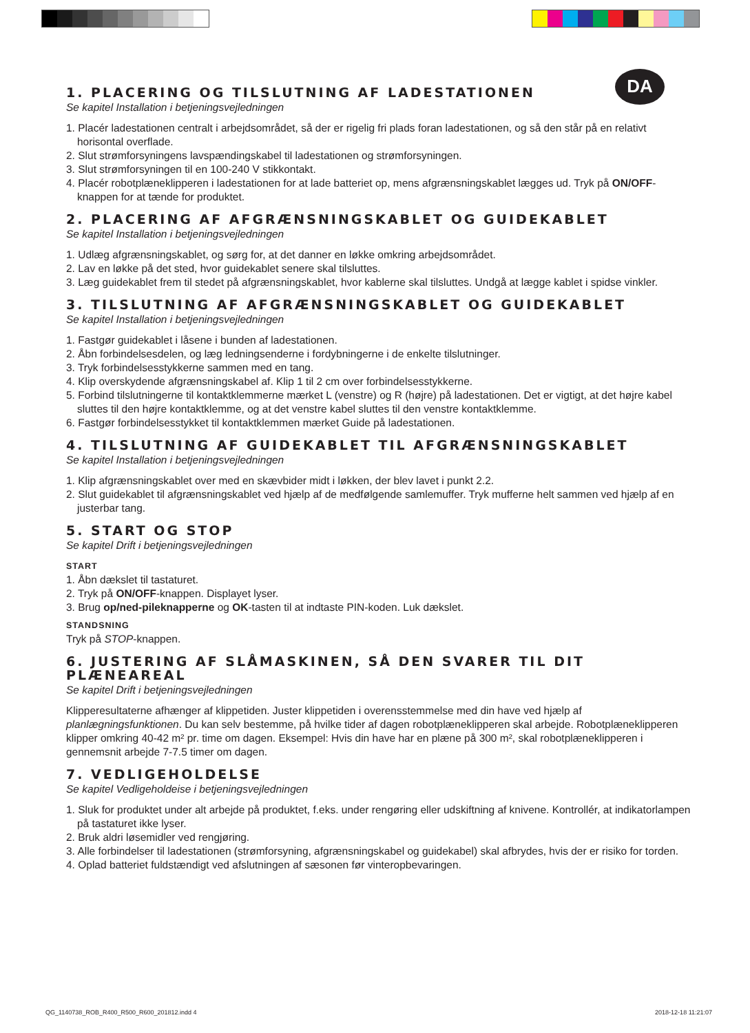DA
1. PLACERING OG TILSLUTNING AF LADESTATIONEN
Se kapitel Installation i betjeningsvejledningen
1. Placér ladestationen centralt i arbejdsområdet, så der er rigelig fri plads foran ladestationen, og så den står på en relativt horisontal overflade.
2. Slut strømforsyningens lavspændingskabel til ladestationen og strømforsyningen.
3. Slut strømforsyningen til en 100-240 V stikkontakt.
4. Placér robotplæneklipperen i ladestationen for at lade batteriet op, mens afgrænsningskablet lægges ud. Tryk på ON/OFF-knappen for at tænde for produktet.
2. PLACERING AF AFGRÆNSNINGSKABLET OG GUIDEKABLET
Se kapitel Installation i betjeningsvejledningen
1. Udlæg afgrænsningskablet, og sørg for, at det danner en løkke omkring arbejdsområdet.
2. Lav en løkke på det sted, hvor guidekablet senere skal tilsluttes.
3. Læg guidekablet frem til stedet på afgrænsningskablet, hvor kablerne skal tilsluttes. Undgå at lægge kablet i spidse vinkler.
3. TILSLUTNING AF AFGRÆNSNINGSKABLET OG GUIDEKABLET
Se kapitel Installation i betjeningsvejledningen
1. Fastgør guidekablet i låsene i bunden af ladestationen.
2. Åbn forbindelsesdelen, og læg ledningsenderne i fordybningerne i de enkelte tilslutninger.
3. Tryk forbindelsesstykkerne sammen med en tang.
4. Klip overskydende afgrænsningskabel af. Klip 1 til 2 cm over forbindelsesstykkerne.
5. Forbind tilslutningerne til kontaktklemmerne mærket L (venstre) og R (højre) på ladestationen. Det er vigtigt, at det højre kabel sluttes til den højre kontaktklemme, og at det venstre kabel sluttes til den venstre kontaktklemme.
6. Fastgør forbindelsesstykket til kontaktklemmen mærket Guide på ladestationen.
4. TILSLUTNING AF GUIDEKABLET TIL AFGRÆNSNINGSKABLET
Se kapitel Installation i betjeningsvejledningen
1. Klip afgrænsningskablet over med en skævbider midt i løkken, der blev lavet i punkt 2.2.
2. Slut guidekablet til afgrænsningskablet ved hjælp af de medfølgende samlemuffer. Tryk mufferne helt sammen ved hjælp af en justerbar tang.
5. START OG STOP
Se kapitel Drift i betjeningsvejledningen
START
1. Åbn dækslet til tastaturet.
2. Tryk på ON/OFF-knappen. Displayet lyser.
3. Brug op/ned-pileknapperne og OK-tasten til at indtaste PIN-koden. Luk dækslet.
STANDSNING
Tryk på STOP-knappen.
6. JUSTERING AF SLÅMASKINEN, SÅ DEN SVARER TIL DIT PLÆNEAREAL
Se kapitel Drift i betjeningsvejledningen
Klipperesultaterne afhænger af klippetiden. Juster klippetiden i overensstemmelse med din have ved hjælp af planlægningsfunktionen. Du kan selv bestemme, på hvilke tider af dagen robotplæneklipperen skal arbejde. Robotplæneklipperen klipper omkring 40-42 m² pr. time om dagen. Eksempel: Hvis din have har en plæne på 300 m², skal robotplæneklipperen i gennemsnit arbejde 7-7.5 timer om dagen.
7. VEDLIGEHOLDELSE
Se kapitel Vedligeholdeise i betjeningsvejledningen
1. Sluk for produktet under alt arbejde på produktet, f.eks. under rengøring eller udskiftning af knivene. Kontrollér, at indikatorlampen på tastaturet ikke lyser.
2. Bruk aldri løsemidler ved rengjøring.
3. Alle forbindelser til ladestationen (strømforsyning, afgrænsningskabel og guidekabel) skal afbrydes, hvis der er risiko for torden.
4. Oplad batteriet fuldstændigt ved afslutningen af sæsonen før vinteropbevaringen.
QG_1140738_ROB_R400_R500_R600_201812.indd 4 2018-12-18 11:21:07